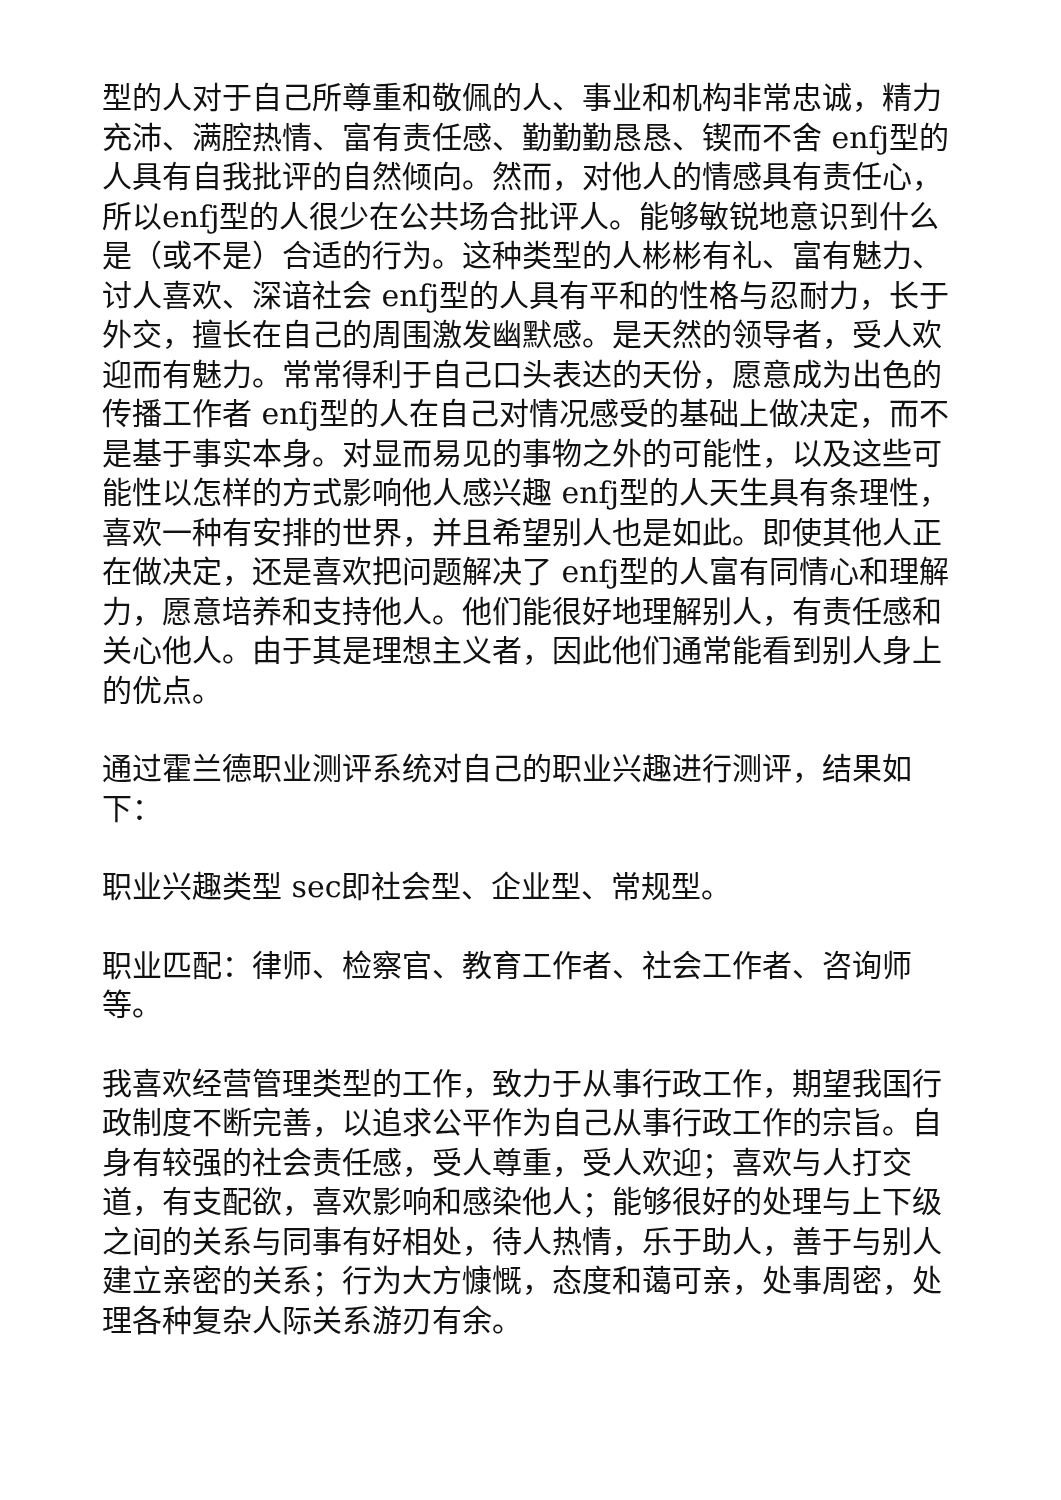型的人对于自己所尊重和敬佩的人、事业和机构非常忠诚，精力充沛、满腔热情、富有责任感、勤勤勤恳恳、锲而不舍 enfj型的人具有自我批评的自然倾向。然而，对他人的情感具有责任心，所以enfj型的人很少在公共场合批评人。能够敏锐地意识到什么是（或不是）合适的行为。这种类型的人彬彬有礼、富有魅力、讨人喜欢、深谙社会 enfj型的人具有平和的性格与忍耐力，长于外交，擅长在自己的周围激发幽默感。是天然的领导者，受人欢迎而有魅力。常常得利于自己口头表达的天份，愿意成为出色的传播工作者 enfj型的人在自己对情况感受的基础上做决定，而不是基于事实本身。对显而易见的事物之外的可能性，以及这些可能性以怎样的方式影响他人感兴趣 enfj型的人天生具有条理性，喜欢一种有安排的世界，并且希望别人也是如此。即使其他人正在做决定，还是喜欢把问题解决了 enfj型的人富有同情心和理解力，愿意培养和支持他人。他们能很好地理解别人，有责任感和关心他人。由于其是理想主义者，因此他们通常能看到别人身上的优点。
通过霍兰德职业测评系统对自己的职业兴趣进行测评，结果如下：
职业兴趣类型 sec即社会型、企业型、常规型。
职业匹配：律师、检察官、教育工作者、社会工作者、咨询师等。
我喜欢经营管理类型的工作，致力于从事行政工作，期望我国行政制度不断完善，以追求公平作为自己从事行政工作的宗旨。自身有较强的社会责任感，受人尊重，受人欢迎；喜欢与人打交道，有支配欲，喜欢影响和感染他人；能够很好的处理与上下级之间的关系与同事有好相处，待人热情，乐于助人，善于与别人建立亲密的关系；行为大方慷慨，态度和蔼可亲，处事周密，处理各种复杂人际关系游刃有余。